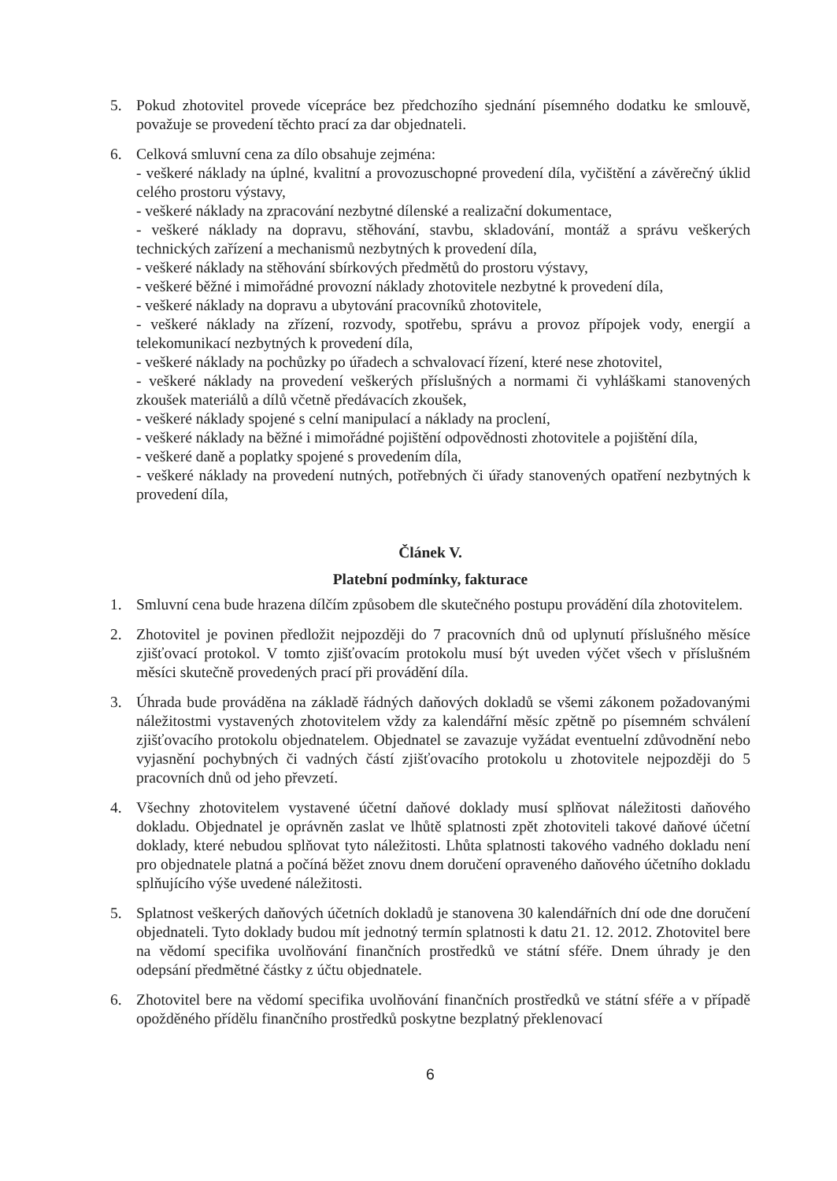5. Pokud zhotovitel provede vícepráce bez předchozího sjednání písemného dodatku ke smlouvě, považuje se provedení těchto prací za dar objednateli.
6. Celková smluvní cena za dílo obsahuje zejména:
- veškeré náklady na úplné, kvalitní a provozuschopné provedení díla, vyčištění a závěrečný úklid celého prostoru výstavy,
- veškeré náklady na zpracování nezbytné dílenské a realizační dokumentace,
- veškeré náklady na dopravu, stěhování, stavbu, skladování, montáž a správu veškerých technických zařízení a mechanismů nezbytných k provedení díla,
- veškeré náklady na stěhování sbírkových předmětů do prostoru výstavy,
- veškeré běžné i mimořádné provozní náklady zhotovitele nezbytné k provedení díla,
- veškeré náklady na dopravu a ubytování pracovníků zhotovitele,
- veškeré náklady na zřízení, rozvody, spotřebu, správu a provoz přípojek vody, energií a telekomunikací nezbytných k provedení díla,
- veškeré náklady na pochůzky po úřadech a schvalovací řízení, které nese zhotovitel,
- veškeré náklady na provedení veškerých příslušných a normami či vyhláškami stanovených zkoušek materiálů a dílů včetně předávacích zkoušek,
- veškeré náklady spojené s celní manipulací a náklady na proclení,
- veškeré náklady na běžné i mimořádné pojištění odpovědnosti zhotovitele a pojištění díla,
- veškeré daně a poplatky spojené s provedením díla,
- veškeré náklady na provedení nutných, potřebných či úřady stanovených opatření nezbytných k provedení díla,
Článek V.
Platební podmínky, fakturace
1. Smluvní cena bude hrazena dílčím způsobem dle skutečného postupu provádění díla zhotovitelem.
2. Zhotovitel je povinen předložit nejpozději do 7 pracovních dnů od uplynutí příslušného měsíce zjišťovací protokol. V tomto zjišťovacím protokolu musí být uveden výčet všech v příslušném měsíci skutečně provedených prací při provádění díla.
3. Úhrada bude prováděna na základě řádných daňových dokladů se všemi zákonem požadovanými náležitostmi vystavených zhotovitelem vždy za kalendářní měsíc zpětně po písemném schválení zjišťovacího protokolu objednatelem. Objednatel se zavazuje vyžádat eventuelní zdůvodnění nebo vyjasnění pochybných či vadných částí zjišťovacího protokolu u zhotovitele nejpozději do 5 pracovních dnů od jeho převzetí.
4. Všechny zhotovitelem vystavené účetní daňové doklady musí splňovat náležitosti daňového dokladu. Objednatel je oprávněn zaslat ve lhůtě splatnosti zpět zhotoviteli takové daňové účetní doklady, které nebudou splňovat tyto náležitosti. Lhůta splatnosti takového vadného dokladu není pro objednatele platná a počíná běžet znovu dnem doručení opraveného daňového účetního dokladu splňujícího výše uvedené náležitosti.
5. Splatnost veškerých daňových účetních dokladů je stanovena 30 kalendářních dní ode dne doručení objednateli. Tyto doklady budou mít jednotný termín splatnosti k datu 21. 12. 2012. Zhotovitel bere na vědomí specifika uvolňování finančních prostředků ve státní sféře. Dnem úhrady je den odepsání předmětné částky z účtu objednatele.
6. Zhotovitel bere na vědomí specifika uvolňování finančních prostředků ve státní sféře a v případě opožděného přídělu finančního prostředků poskytne bezplatný překlenovací
6